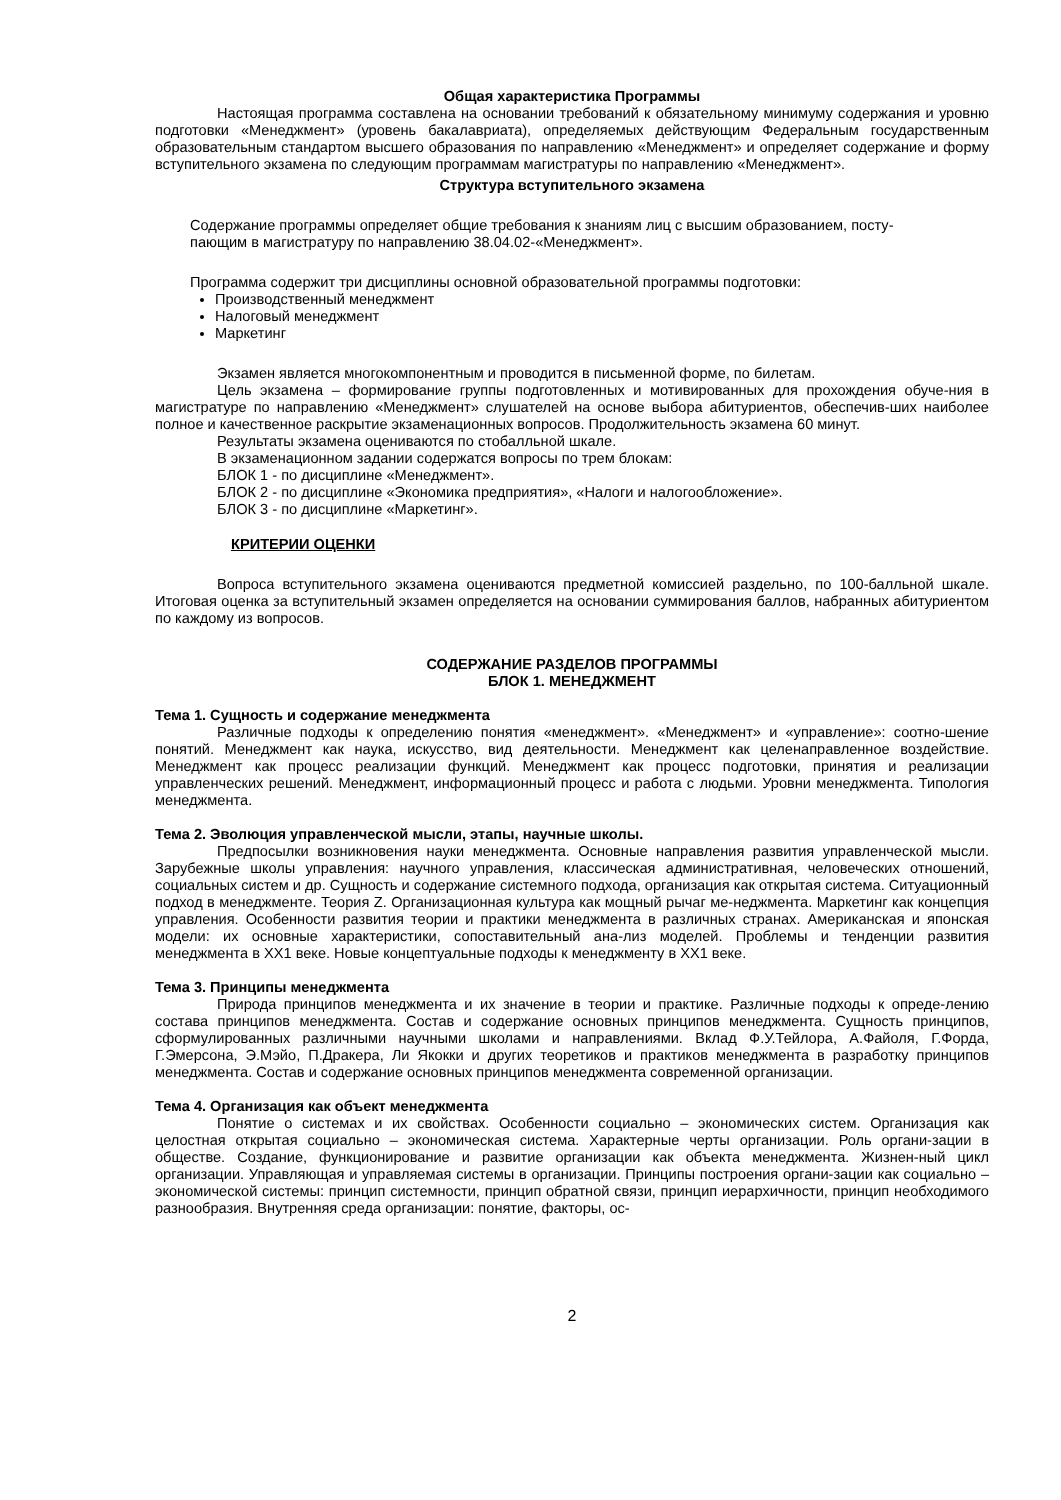Общая характеристика Программы
Настоящая программа составлена на основании требований к обязательному минимуму содержания и уровню подготовки «Менеджмент» (уровень бакалавриата), определяемых действующим Федеральным государственным образовательным стандартом высшего образования по направлению «Менеджмент» и определяет содержание и форму вступительного экзамена по следующим программам магистратуры по направлению «Менеджмент».
Структура вступительного экзамена
Содержание программы определяет общие требования к знаниям лиц с высшим образованием, посту-
пающим в магистратуру по направлению 38.04.02-«Менеджмент».
Программа содержит три дисциплины основной образовательной программы подготовки:
Производственный менеджмент
Налоговый менеджмент
Маркетинг
Экзамен является многокомпонентным и проводится в письменной форме, по билетам.
Цель экзамена – формирование группы подготовленных и мотивированных для прохождения обуче-ния в магистратуре по направлению «Менеджмент» слушателей на основе выбора абитуриентов, обеспечив-ших наиболее полное и качественное раскрытие экзаменационных вопросов. Продолжительность экзамена 60 минут.
Результаты экзамена оцениваются по стобалльной шкале.
В экзаменационном задании содержатся вопросы по трем блокам:
БЛОК 1 - по дисциплине «Менеджмент».
БЛОК 2 - по дисциплине «Экономика предприятия», «Налоги и налогообложение».
БЛОК 3 - по дисциплине «Маркетинг».
КРИТЕРИИ ОЦЕНКИ
Вопроса вступительного экзамена оцениваются предметной комиссией раздельно, по 100-балльной шкале. Итоговая оценка за вступительный экзамен определяется на основании суммирования баллов, набранных абитуриентом по каждому из вопросов.
СОДЕРЖАНИЕ РАЗДЕЛОВ ПРОГРАММЫ
БЛОК 1. МЕНЕДЖМЕНТ
Тема 1. Сущность и содержание менеджмента
Различные подходы к определению понятия «менеджмент». «Менеджмент» и «управление»: соотно-шение понятий. Менеджмент как наука, искусство, вид деятельности. Менеджмент как целенаправленное воздействие. Менеджмент как процесс реализации функций. Менеджмент как процесс подготовки, принятия и реализации управленческих решений. Менеджмент, информационный процесс и работа с людьми. Уровни менеджмента. Типология менеджмента.
Тема 2. Эволюция управленческой мысли, этапы, научные школы.
Предпосылки возникновения науки менеджмента. Основные направления развития управленческой мысли. Зарубежные школы управления: научного управления, классическая административная, человеческих отношений, социальных систем и др. Сущность и содержание системного подхода, организация как открытая система. Ситуационный подход в менеджменте. Теория Z. Организационная культура как мощный рычаг ме-неджмента. Маркетинг как концепция управления. Особенности развития теории и практики менеджмента в различных странах. Американская и японская модели: их основные характеристики, сопоставительный ана-лиз моделей. Проблемы и тенденции развития менеджмента в XX1 веке. Новые концептуальные подходы к менеджменту в XX1 веке.
Тема 3. Принципы менеджмента
Природа принципов менеджмента и их значение в теории и практике. Различные подходы к опреде-лению состава принципов менеджмента. Состав и содержание основных принципов менеджмента. Сущность принципов, сформулированных различными научными школами и направлениями. Вклад Ф.У.Тейлора, А.Файоля, Г.Форда, Г.Эмерсона, Э.Мэйо, П.Дракера, Ли Якокки и других теоретиков и практиков менеджмента в разработку принципов менеджмента. Состав и содержание основных принципов менеджмента современной организации.
Тема 4. Организация как объект менеджмента
Понятие о системах и их свойствах. Особенности социально – экономических систем. Организация как целостная открытая социально – экономическая система. Характерные черты организации. Роль органи-зации в обществе. Создание, функционирование и развитие организации как объекта менеджмента. Жизнен-ный цикл организации. Управляющая и управляемая системы в организации. Принципы построения органи-зации как социально – экономической системы: принцип системности, принцип обратной связи, принцип иерархичности, принцип необходимого разнообразия. Внутренняя среда организации: понятие, факторы, ос-
2